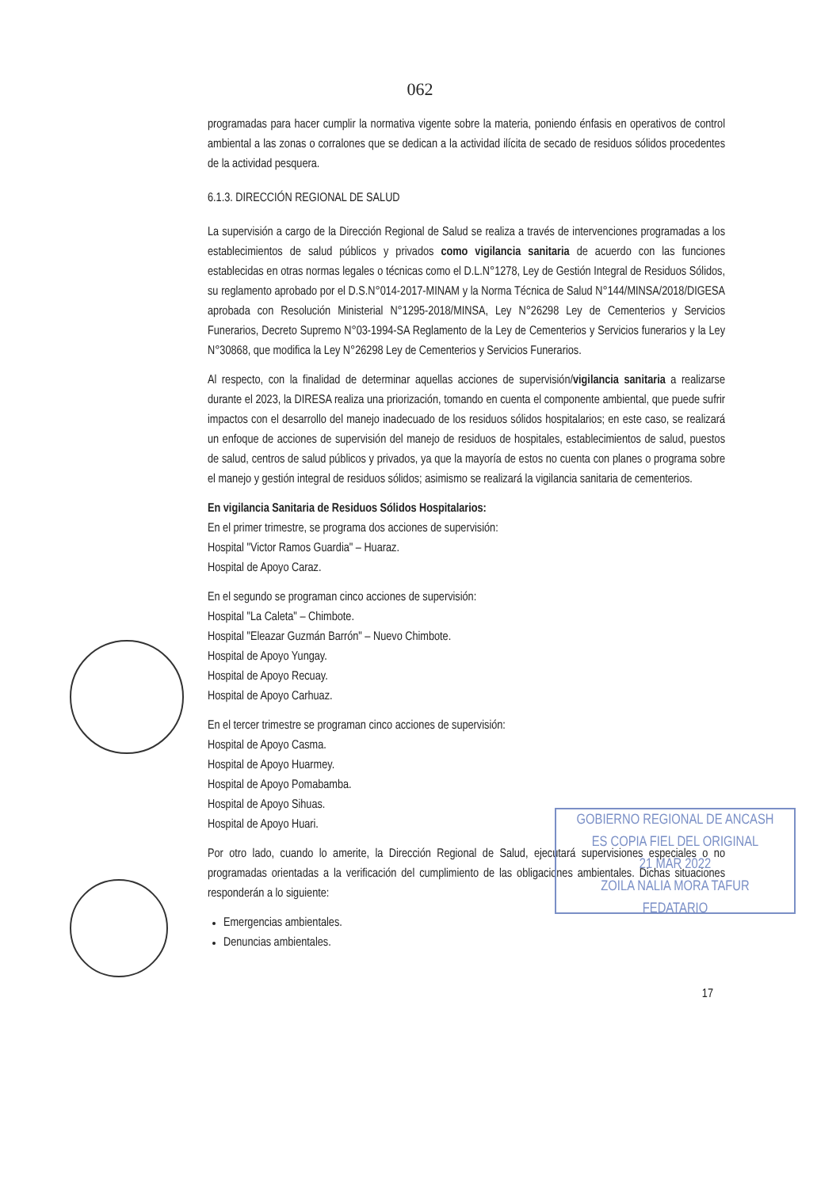062
programadas para hacer cumplir la normativa vigente sobre la materia, poniendo énfasis en operativos de control ambiental a las zonas o corralones que se dedican a la actividad ilícita de secado de residuos sólidos procedentes de la actividad pesquera.
6.1.3. DIRECCIÓN REGIONAL DE SALUD
La supervisión a cargo de la Dirección Regional de Salud se realiza a través de intervenciones programadas a los establecimientos de salud públicos y privados como vigilancia sanitaria de acuerdo con las funciones establecidas en otras normas legales o técnicas como el D.L.N°1278, Ley de Gestión Integral de Residuos Sólidos, su reglamento aprobado por el D.S.N°014-2017-MINAM y la Norma Técnica de Salud N°144/MINSA/2018/DIGESA aprobada con Resolución Ministerial N°1295-2018/MINSA, Ley N°26298 Ley de Cementerios y Servicios Funerarios, Decreto Supremo N°03-1994-SA Reglamento de la Ley de Cementerios y Servicios funerarios y la Ley N°30868, que modifica la Ley N°26298 Ley de Cementerios y Servicios Funerarios.
Al respecto, con la finalidad de determinar aquellas acciones de supervisión/vigilancia sanitaria a realizarse durante el 2023, la DIRESA realiza una priorización, tomando en cuenta el componente ambiental, que puede sufrir impactos con el desarrollo del manejo inadecuado de los residuos sólidos hospitalarios; en este caso, se realizará un enfoque de acciones de supervisión del manejo de residuos de hospitales, establecimientos de salud, puestos de salud, centros de salud públicos y privados, ya que la mayoría de estos no cuenta con planes o programa sobre el manejo y gestión integral de residuos sólidos; asimismo se realizará la vigilancia sanitaria de cementerios.
En vigilancia Sanitaria de Residuos Sólidos Hospitalarios:
En el primer trimestre, se programa dos acciones de supervisión:
Hospital "Victor Ramos Guardia" – Huaraz.
Hospital de Apoyo Caraz.
En el segundo se programan cinco acciones de supervisión:
Hospital "La Caleta" – Chimbote.
Hospital "Eleazar Guzmán Barrón" – Nuevo Chimbote.
Hospital de Apoyo Yungay.
Hospital de Apoyo Recuay.
Hospital de Apoyo Carhuaz.
En el tercer trimestre se programan cinco acciones de supervisión:
Hospital de Apoyo Casma.
Hospital de Apoyo Huarmey.
Hospital de Apoyo Pomabamba.
Hospital de Apoyo Sihuas.
Hospital de Apoyo Huari.
Por otro lado, cuando lo amerite, la Dirección Regional de Salud, ejecutará supervisiones especiales o no programadas orientadas a la verificación del cumplimiento de las obligaciones ambientales. Dichas situaciones responderán a lo siguiente:
Emergencias ambientales.
Denuncias ambientales.
17
GOBIERNO REGIONAL DE ANCASH
ES COPIA FIEL DEL ORIGINAL
21 MAR 2022
ZOILA NALIA MORA TAFUR
FEDATARIO